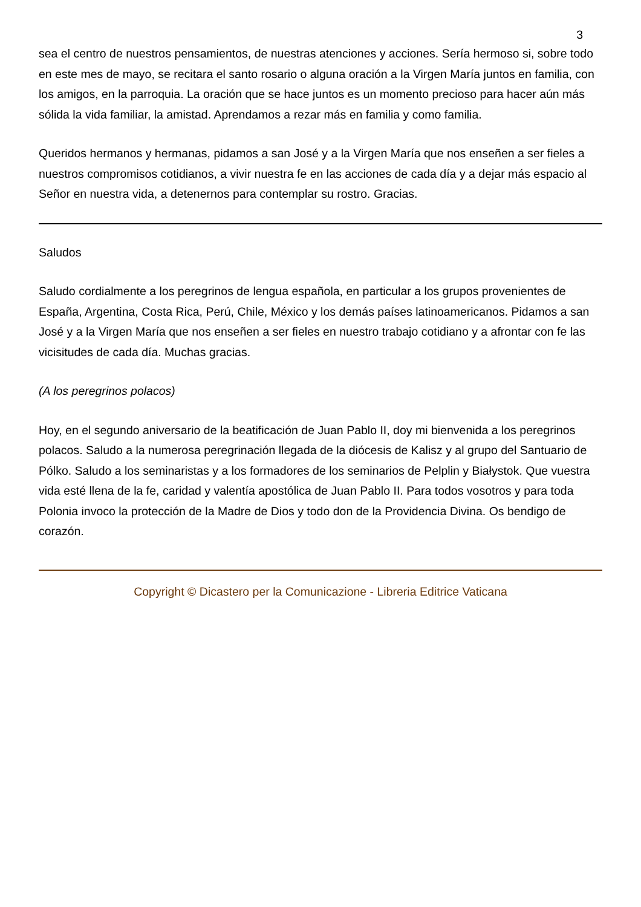3
sea el centro de nuestros pensamientos, de nuestras atenciones y acciones. Sería hermoso si, sobre todo en este mes de mayo, se recitara el santo rosario o alguna oración a la Virgen María juntos en familia, con los amigos, en la parroquia. La oración que se hace juntos es un momento precioso para hacer aún más sólida la vida familiar, la amistad. Aprendamos a rezar más en familia y como familia.
Queridos hermanos y hermanas, pidamos a san José y a la Virgen María que nos enseñen a ser fieles a nuestros compromisos cotidianos, a vivir nuestra fe en las acciones de cada día y a dejar más espacio al Señor en nuestra vida, a detenernos para contemplar su rostro. Gracias.
Saludos
Saludo cordialmente a los peregrinos de lengua española, en particular a los grupos provenientes de España, Argentina, Costa Rica, Perú, Chile, México y los demás países latinoamericanos. Pidamos a san José y a la Virgen María que nos enseñen a ser fieles en nuestro trabajo cotidiano y a afrontar con fe las vicisitudes de cada día. Muchas gracias.
(A los peregrinos polacos)
Hoy, en el segundo aniversario de la beatificación de Juan Pablo II, doy mi bienvenida a los peregrinos polacos. Saludo a la numerosa peregrinación llegada de la diócesis de Kalisz y al grupo del Santuario de Pólko. Saludo a los seminaristas y a los formadores de los seminarios de Pelplin y Białystok. Que vuestra vida esté llena de la fe, caridad y valentía apostólica de Juan Pablo II. Para todos vosotros y para toda Polonia invoco la protección de la Madre de Dios y todo don de la Providencia Divina. Os bendigo de corazón.
Copyright © Dicastero per la Comunicazione - Libreria Editrice Vaticana